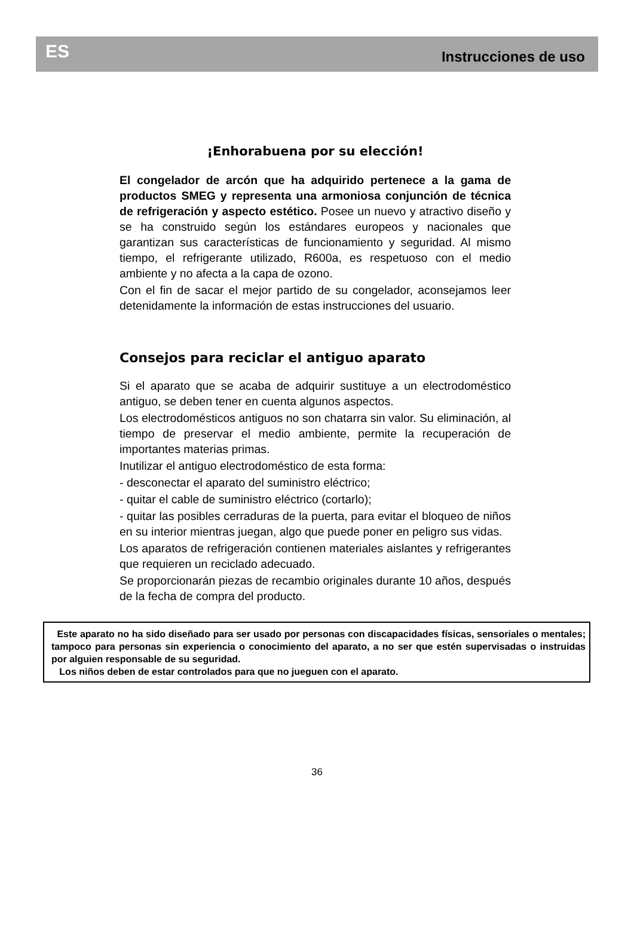ES Instrucciones de uso
¡Enhorabuena por su elección!
El congelador de arcón que ha adquirido pertenece a la gama de productos SMEG y representa una armoniosa conjunción de técnica de refrigeración y aspecto estético. Posee un nuevo y atractivo diseño y se ha construido según los estándares europeos y nacionales que garantizan sus características de funcionamiento y seguridad. Al mismo tiempo, el refrigerante utilizado, R600a, es respetuoso con el medio ambiente y no afecta a la capa de ozono.
Con el fin de sacar el mejor partido de su congelador, aconsejamos leer detenidamente la información de estas instrucciones del usuario.
Consejos para reciclar el antiguo aparato
Si el aparato que se acaba de adquirir sustituye a un electrodoméstico antiguo, se deben tener en cuenta algunos aspectos.
Los electrodomésticos antiguos no son chatarra sin valor. Su eliminación, al tiempo de preservar el medio ambiente, permite la recuperación de importantes materias primas.
Inutilizar el antiguo electrodoméstico de esta forma:
- desconectar el aparato del suministro eléctrico;
- quitar el cable de suministro eléctrico (cortarlo);
- quitar las posibles cerraduras de la puerta, para evitar el bloqueo de niños en su interior mientras juegan, algo que puede poner en peligro sus vidas.
Los aparatos de refrigeración contienen materiales aislantes y refrigerantes que requieren un reciclado adecuado.
Se proporcionarán piezas de recambio originales durante 10 años, después de la fecha de compra del producto.
Este aparato no ha sido diseñado para ser usado por personas con discapacidades físicas, sensoriales o mentales; tampoco para personas sin experiencia o conocimiento del aparato, a no ser que estén supervisadas o instruidas por alguien responsable de su seguridad.
Los niños deben de estar controlados para que no jueguen con el aparato.
36